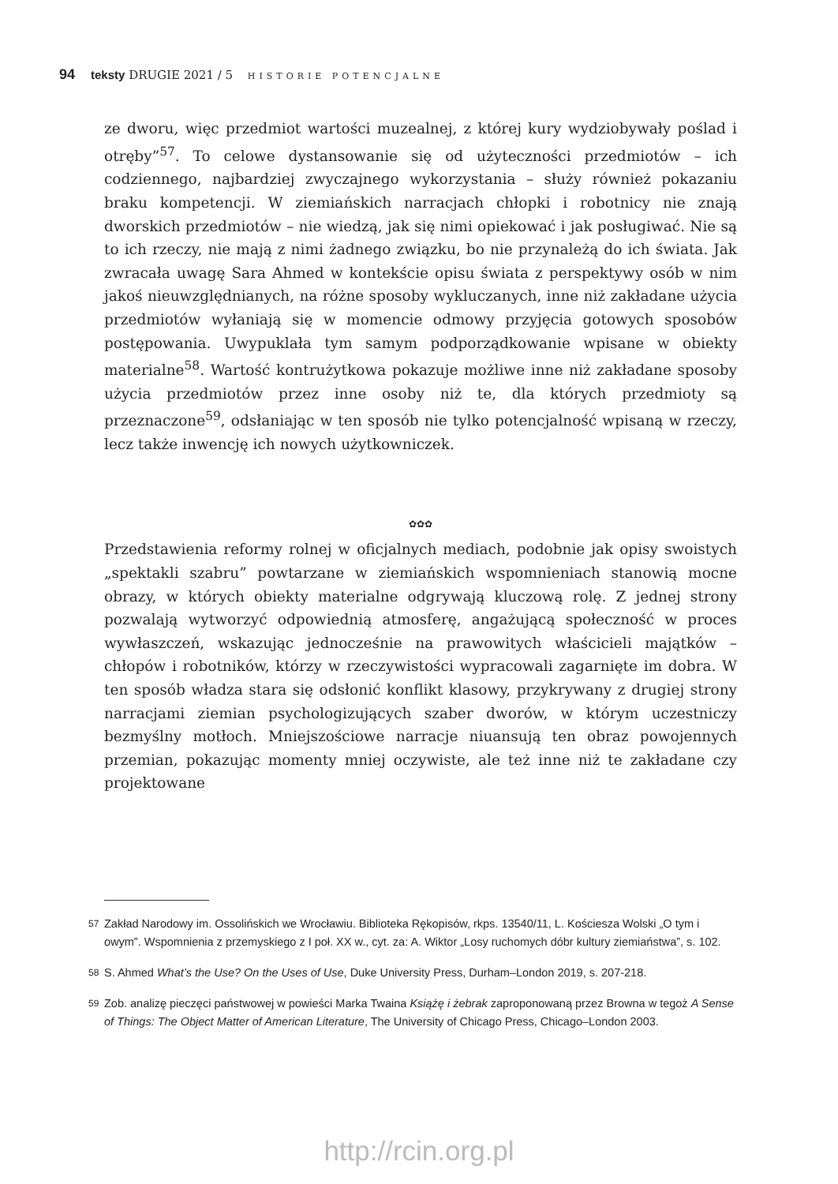94 teksty DRUGIE 2021 / 5 HISTORIE POTENCJALNE
ze dworu, więc przedmiot wartości muzealnej, z której kury wydziobywały poślad i otręby”<sup>57</sup>. To celowe dystansowanie się od użyteczności przedmiotów – ich codziennego, najbardziej zwyczajnego wykorzystania – służy również pokazaniu braku kompetencji. W ziemiańskich narracjach chłopki i robotnicy nie znają dworskich przedmiotów – nie wiedzą, jak się nimi opiekować i jak posługiwać. Nie są to ich rzeczy, nie mają z nimi żadnego związku, bo nie przynależą do ich świata. Jak zwracała uwagę Sara Ahmed w kontekście opisu świata z perspektywy osób w nim jakoś nieuwzględnianych, na różne sposoby wykluczanych, inne niż zakładane użycia przedmiotów wyłaniają się w momencie odmowy przyjęcia gotowych sposobów postępowania. Uwypuklała tym samym podporządkowanie wpisane w obiekty materialne<sup>58</sup>. Wartość kontrużytkowa pokazuje możliwe inne niż zakładane sposoby użycia przedmiotów przez inne osoby niż te, dla których przedmioty są przeznaczone<sup>59</sup>, odsłaniając w ten sposób nie tylko potencjalność wpisaną w rzeczy, lecz także inwencję ich nowych użytkowniczek.
✿✿✿
Przedstawienia reformy rolnej w oficjalnych mediach, podobnie jak opisy swoistych „spektakli szabru” powtarzane w ziemiańskich wspomnieniach stanowią mocne obrazy, w których obiekty materialne odgrywają kluczową rolę. Z jednej strony pozwalają wytworzyć odpowiednią atmosferę, angażującą społeczność w proces wywłaszczeń, wskazując jednocześnie na prawowitych właścicieli majątków – chłopów i robotników, którzy w rzeczywistości wypracowali zagarnięte im dobra. W ten sposób władza stara się odsłonić konflikt klasowy, przykrywany z drugiej strony narracjami ziemian psychologizujących szaber dworów, w którym uczestniczy bezmyślny motłoch. Mniejszościowe narracje niuansują ten obraz powojennych przemian, pokazując momenty mniej oczywiste, ale też inne niż te zakładane czy projektowane
57
Zakład Narodowy im. Ossolińskich we Wrocławiu. Biblioteka Rękopisów, rkps. 13540/11, L. Kościesza Wolski „O tym i owym”. Wspomnienia z przemyskiego z I poł. XX w., cyt. za: A. Wiktor „Losy ruchomych dóbr kultury ziemiaństwa”, s. 102.
58
S. Ahmed What’s the Use? On the Uses of Use, Duke University Press, Durham–London 2019, s. 207-218.
59
Zob. analizę pieczęci państwowej w powieści Marka Twaina Książę i żebrak zaproponowaną przez Browna w tegoż A Sense of Things: The Object Matter of American Literature, The University of Chicago Press, Chicago–London 2003.
http://rcin.org.pl